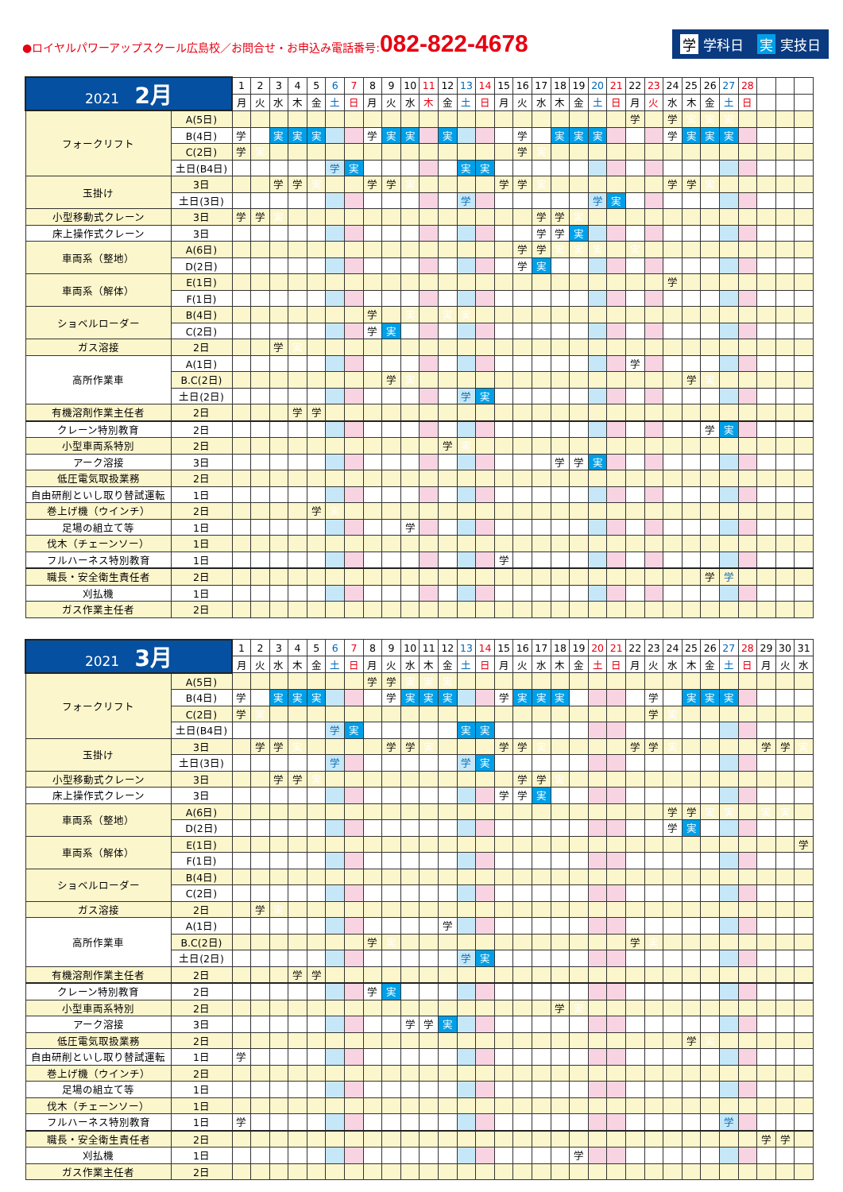●ロイヤルパワーアップスクール広島校／お問合せ・お申込み電話番号:082-822-4678
学 学科日　実 実技日
| 2021 2月 | | 1 | 2 | 3 | 4 | 5 | 6 | 7 | 8 | 9 | 10 | 11 | 12 | 13 | 14 | 15 | 16 | 17 | 18 | 19 | 20 | 21 | 22 | 23 | 24 | 25 | 26 | 27 | 28 | | | |
| --- | --- | --- | --- | --- | --- | --- | --- | --- | --- | --- | --- | --- | --- | --- | --- | --- | --- | --- | --- | --- | --- | --- | --- | --- | --- | --- | --- | --- | --- | --- | --- | --- |
| | | 月 | 火 | 水 | 木 | 金 | 土 | 日 | 月 | 火 | 水 | 木 | 金 | 土 | 日 | 月 | 火 | 水 | 木 | 金 | 土 | 日 | 月 | 火 | 水 | 木 | 金 | 土 | 日 | | | |
| フォークリフト | A(5日) | | | | | | | | | | | | | | | | | | | | | | 学 | | 学 | 実 | 実 | 実 | | | | |
| | B(4日) | 学 | | 実 | 実 | 実 | | | 学 | 実 | 実 | | 実 | | | | 学 | | 実 | 実 | 実 | | | | 学 | 実 | 実 | 実 | | | | |
| | C(2日) | 学 | 実 | | | | | | | | | | | | | | 学 | 実 | | | | | | | | | | | | | | |
| | 土日(B4日) | | | | | | 学 | 実 | | | | | | 実 | 実 | | | | | | | | | | | | | | | | | |
| 玉掛け | 3日 | | | 学 | 学 | 実 | | | 学 | 学 | 実 | | | | | 学 | 学 | 実 | | | | | | | 学 | 学 | 実 | | | | | |
| | 土日(3日) | | | | | | | | | | | | | 学 | | | | | | | 学 | 実 | | | | | | | | | | |
| 小型移動式クレーン | 3日 | 学 | 学 | 実 | | | | | | | | | | | | | | 学 | 学 | 実 | | | | | | | | | | | | |
| 床上操作式クレーン | 3日 | | | | | | | | | | | | | | | | | 学 | 学 | 実 | | | | | | | | | | | | |
| 車両系（整地） | A(6日) | | | | | | | | | | | | | | | | 学 | 学 | 実 | 実 | 実 | | 実 | | | | | | | | | |
| | D(2日) | | | | | | | | | | | | | | | | 学 | 実 | | | | | | | | | | | | | | |
| 車両系（解体） | E(1日) | | | | | | | | | | | | | | | | | | | | | | | | 学 | | | | | | | |
| | F(1日) | | | | | | | | | | | | | | | | | | | | | | | | | | | | | | | |
| ショベルローダー | B(4日) | | | | | | | | 学 | | 実 | | 実 | 実 | | | | | | | | | | | | | | | | | | |
| | C(2日) | | | | | | | | 学 | 実 | | | | | | | | | | | | | | | | | | | | | | |
| ガス溶接 | 2日 | | | 学 | 実 | | | | | | | | | | | | | | | | | | | | | | | | | | | |
| 高所作業車 | A(1日) | | | | | | | | | | | | | | | | | | | | | | 学 | | | | | | | | | |
| | B.C(2日) | | | | | | | | | 学 | 実 | | | | | | | | | | | | | | | 学 | 実 | | | | | |
| | 土日(2日) | | | | | | | | | | | | | 学 | 実 | | | | | | | | | | | | | | | | | |
| 有機溶剤作業主任者 | 2日 | | | | 学 | 学 | | | | | | | | | | | | | | | | | | | | | | | | | | |
| クレーン特別教育 | 2日 | | | | | | | | | | | | | | | | | | | | | | | | | | 学 | 実 | | | | |
| 小型車両系特別 | 2日 | | | | | | | | | | | | 学 | 実 | | | | | | | | | | | | | | | | | | |
| アーク溶接 | 3日 | | | | | | | | | | | | | | | | | | 学 | 学 | 実 | | | | | | | | | | | |
| 低圧電気取扱業務 | 2日 | | | | | | | | | | | | | | | | | | | | | | | | | | | | | | | |
| 自由研削といし取り替試運転 | 1日 | | | | | | | | | | | | | | | | | | | | | | | | | | | | | | | |
| 巻上げ機（ウインチ） | 2日 | | | | | 学 | 実 | | | | | | | | | | | | | | | | | | | | | | | | | |
| 足場の組立て等 | 1日 | | | | | | | | | | 学 | | | | | | | | | | | | | | | | | | | | | |
| 伐木（チェーンソー） | 1日 | | | | | | | | | | | | | | | | | | | | | | | | | | | | | | | |
| フルハーネス特別教育 | 1日 | | | | | | | | | | | | | | | 学 | | | | | | | | | | | | | | | | |
| 職長・安全衛生責任者 | 2日 | | | | | | | | | | | | | | | | | | | | | | | | | | 学 | 学 | | | | |
| 刈払機 | 1日 | | | | | | | | | | | | | | | | | | | | | | | | | | | | | | | |
| ガス作業主任者 | 2日 | | | | | | | | | | | | | | | | | | | | | | | | | | | | | | | |
| 2021 3月 | | 1 | 2 | 3 | 4 | 5 | 6 | 7 | 8 | 9 | 10 | 11 | 12 | 13 | 14 | 15 | 16 | 17 | 18 | 19 | 20 | 21 | 22 | 23 | 24 | 25 | 26 | 27 | 28 | 29 | 30 | 31 |
| --- | --- | --- | --- | --- | --- | --- | --- | --- | --- | --- | --- | --- | --- | --- | --- | --- | --- | --- | --- | --- | --- | --- | --- | --- | --- | --- | --- | --- | --- | --- | --- | --- |
| | | 月 | 火 | 水 | 木 | 金 | 土 | 日 | 月 | 火 | 水 | 木 | 金 | 土 | 日 | 月 | 火 | 水 | 木 | 金 | 土 | 日 | 月 | 火 | 水 | 木 | 金 | 土 | 日 | 月 | 火 | 水 |
| フォークリフト | A(5日) | | | | | | | | 学 | 学 | 実 | 実 | 実 | | | | | | | | | | | | | | | | | | | |
| | B(4日) | 学 | | 実 | 実 | 実 | | | | 学 | 実 | 実 | 実 | | | 学 | 実 | 実 | 実 | | | | | 学 | | 実 | 実 | 実 | | | | |
| | C(2日) | 学 | 実 | | | | | | | | | | | | | | | | | | | | | 学 | 実 | | | | | | | |
| | 土日(B4日) | | | | | | 学 | 実 | | | | | | 実 | 実 | | | | | | | | | | | | | | | | | |
| 玉掛け | 3日 | | 学 | 学 | 実 | | | | | 学 | 学 | 実 | | | | 学 | 学 | 実 | | | | | 学 | 学 | 実 | | | | | 学 | 学 | 実 |
| | 土日(3日) | | | | | | 学 | | | | | | | 学 | 実 | | | | | | | | | | | | | | | | | |
| 小型移動式クレーン | 3日 | | | 学 | 学 | 実 | | | | | | | | | | | 学 | 学 | 実 | | | | | | | | | | | | | |
| 床上操作式クレーン | 3日 | | | | | | | | | | | | | | | 学 | 学 | 実 | | | | | | | | | | | | | | |
| 車両系（整地） | A(6日) | | | | | | | | | | | | | | | | | | | | | | | | 学 | 学 | 実 | 実 | | 実 | 実 | |
| | D(2日) | | | | | | | | | | | | | | | | | | | | | | | | 学 | 実 | | | | | | |
| 車両系（解体） | E(1日) | | | | | | | | | | | | | | | | | | | | | | | | | | | | | | | 学 |
| | F(1日) | | | | | | | | | | | | | | | | | | | | | | | | | | | | | | | |
| ショベルローダー | B(4日) | | | | | | | | | | | | | | | | | | | | | | | | | | | | | | | |
| | C(2日) | | | | | | | | | | | | | | | | | | | | | | | | | | | | | | | |
| ガス溶接 | 2日 | | 学 | 実 | | | | | | | | | | | | | | | | | | | | | | | | | | | | |
| 高所作業車 | A(1日) | | | | | | | | | | | | 学 | | | | | | | | | | | | | | | | | | | |
| | B.C(2日) | | | | | | | | 学 | 実 | | | | | | | | | | | | | 学 | 実 | | | | | | | | |
| | 土日(2日) | | | | | | | | | | | | | 学 | 実 | | | | | | | | | | | | | | | | | |
| 有機溶剤作業主任者 | 2日 | | | | 学 | 学 | | | | | | | | | | | | | | | | | | | | | | | | | | |
| クレーン特別教育 | 2日 | | | | | | | | 学 | 実 | | | | | | | | | | | | | | | | | | | | | | |
| 小型車両系特別 | 2日 | | | | | | | | | | | | | | | | | | 学 | 実 | | | | | | | | | | | | |
| アーク溶接 | 3日 | | | | | | | | | | 学 | 学 | 実 | | | | | | | | | | | | | | | | | | | |
| 低圧電気取扱業務 | 2日 | | | | | | | | | | | | | | | | | | | | | | | | | 学 | 実 | | | | | |
| 自由研削といし取り替試運転 | 1日 | 学 | | | | | | | | | | | | | | | | | | | | | | | | | | | | | | |
| 巻上げ機（ウインチ） | 2日 | | | | | | | | | | | | | | | | | | | | | | | | | | | | | | | |
| 足場の組立て等 | 1日 | | | | | | | | | | | | | | | | | | | | | | | | | | | | | | | |
| 伐木（チェーンソー） | 1日 | | | | | | | | | | | | | | | | | | | | | | | | | | | | | | | |
| フルハーネス特別教育 | 1日 | 学 | | | | | | | | | | | | | | | | | | | | | | | | | | 学 | | | | |
| 職長・安全衛生責任者 | 2日 | | | | | | | | | | | | | | | | | | | | | | | | | | | | | 学 | 学 | |
| 刈払機 | 1日 | | | | | | | | | | | | | | | | | | | 学 | | | | | | | | | | | | |
| ガス作業主任者 | 2日 | | | | | | | | | | | | | | | | | | | | | | | | | | | | | | | |